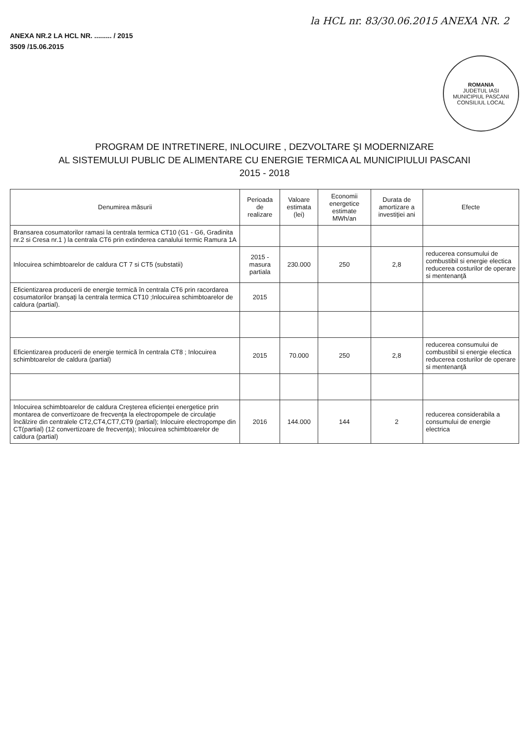la HCL nr. 83/30.06.2015 ANEXA NR. 2
ANEXA NR.2 LA HCL NR. ......... / 2015
3509 /15.06.2015
ROMANIA
JUDETUL IASI
MUNICIPIUL PASCANI
CONSILIUL LOCAL
PROGRAM DE INTRETINERE, INLOCUIRE , DEZVOLTARE ŞI MODERNIZARE
AL SISTEMULUI PUBLIC DE ALIMENTARE CU ENERGIE TERMICA AL MUNICIPIULUI PASCANI
2015 - 2018
| Denumirea măsurii | Perioada de realizare | Valoare estimata (lei) | Economii energetice estimate MWh/an | Durata de amortizare a investiţiei ani | Efecte |
| --- | --- | --- | --- | --- | --- |
| Bransarea cosumatorilor ramasi la centrala termica CT10 (G1 - G6, Gradinita nr.2 si Cresa nr.1 ) la centrala CT6 prin extinderea canalului termic Ramura 1A | | | | | |
| Inlocuirea schimbtoarelor de caldura CT 7 si CT5 (substatii) | 2015 - masura partiala | 230.000 | 250 | 2,8 | reducerea consumului de combustibil si energie electica reducerea costurilor de operare si mentenanţă |
| Eficientizarea producerii de energie termică în centrala CT6 prin racordarea cosumatorilor branşaţi la centrala termica CT10 ;Inlocuirea schimbtoarelor de caldura (partial). | 2015 | | | | |
| Eficientizarea producerii de energie termică în centrala CT8 ; Inlocuirea schimbtoarelor de caldura (partial) | 2015 | 70.000 | 250 | 2,8 | reducerea consumului de combustibil si energie electica reducerea costurilor de operare si mentenanţă |
| Inlocuirea schimbtoarelor de caldura Creşterea eficienţei energetice prin montarea de convertizoare de frecvenţa la electropompele de circulaţie încălzire din centralele CT2,CT4,CT7,CT9 (partial); Inlocuire electropompe din CT(partial) (12 convertizoare de frecvenţa); Inlocuirea schimbtoarelor de caldura (partial) | 2016 | 144.000 | 144 | 2 | reducerea considerabila a consumului de energie electrica |